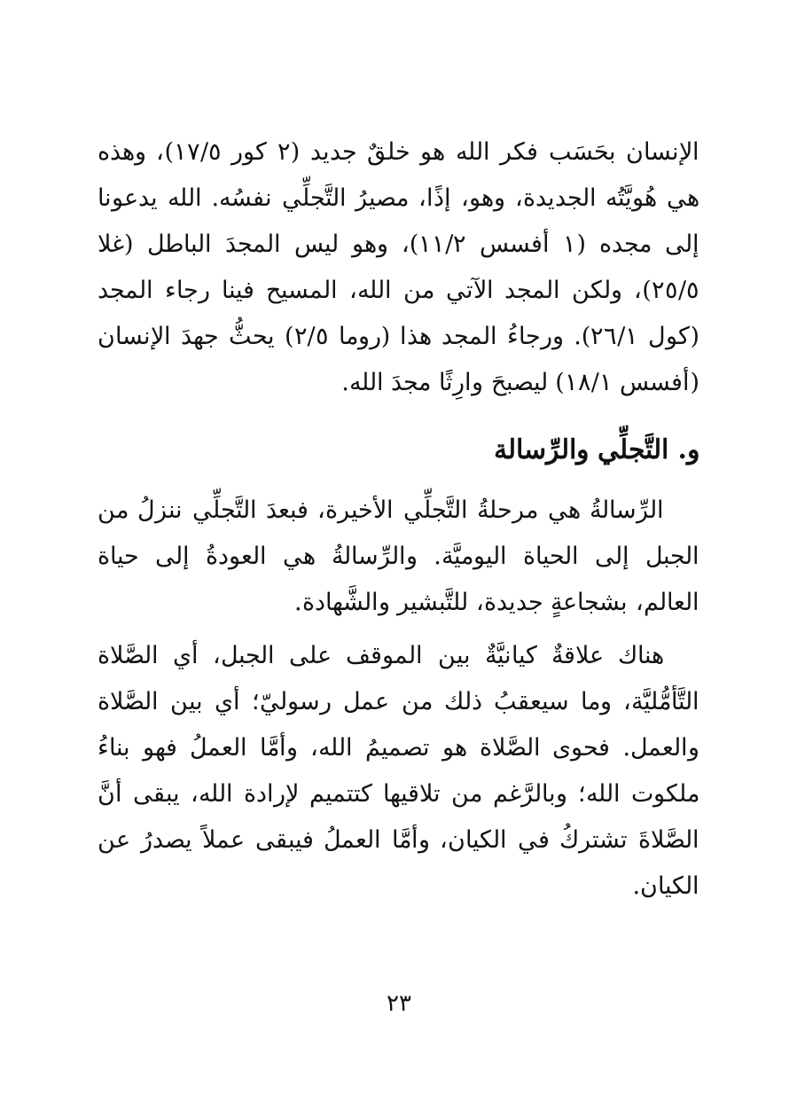الإنسان بحَسَب فكر الله هو خلقٌ جديد (٢ كور ١٧/٥)، وهذه هي هُويَّتُه الجديدة، وهو، إذًا، مصيرُ التَّجلِّي نفسُه. الله يدعونا إلى مجده (١ أفسس ١١/٢)، وهو ليس المجدَ الباطل (غلا ٢٥/٥)، ولكن المجد الآتي من الله، المسيح فينا رجاء المجد (كول ٢٦/١). ورجاءُ المجد هذا (روما ٢/٥) يحثُّ جهدَ الإنسان (أفسس ١٨/١) ليصبحَ وارِثًا مجدَ الله.
و. التَّجلِّي والرِّسالة
الرِّسالةُ هي مرحلةُ التَّجلِّي الأخيرة، فبعدَ التَّجلِّي ننزلُ من الجبل إلى الحياة اليوميَّة. والرِّسالةُ هي العودةُ إلى حياة العالم، بشجاعةٍ جديدة، للتَّبشير والشَّهادة.
هناك علاقةٌ كيانيَّةٌ بين الموقف على الجبل، أي الصَّلاة التَّأمُّليَّة، وما سيعقبُ ذلك من عمل رسوليّ؛ أي بين الصَّلاة والعمل. فحوى الصَّلاة هو تصميمُ الله، وأمَّا العملُ فهو بناءُ ملكوت الله؛ وبالرَّغم من تلاقيها كتتميم لإرادة الله، يبقى أنَّ الصَّلاةَ تشتركُ في الكيان، وأمَّا العملُ فيبقى عملاً يصدرُ عن الكيان.
٢٣